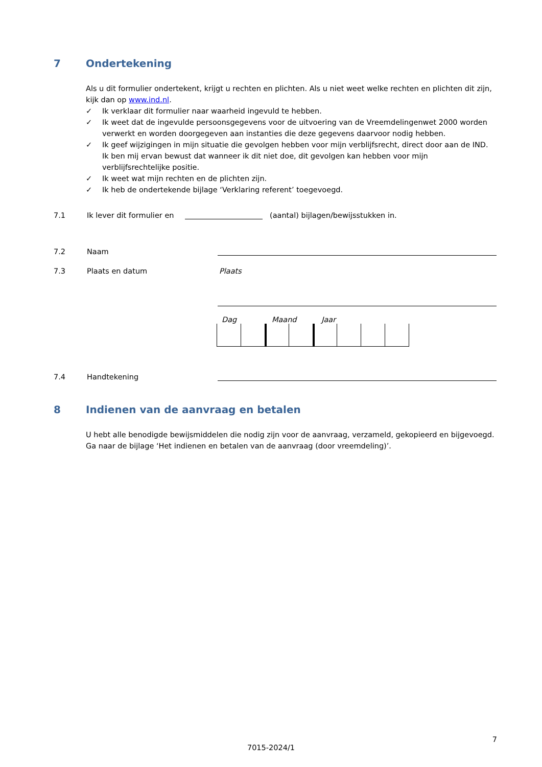7 Ondertekening
Als u dit formulier ondertekent, krijgt u rechten en plichten. Als u niet weet welke rechten en plichten dit zijn, kijk dan op www.ind.nl.
✓ Ik verklaar dit formulier naar waarheid ingevuld te hebben.
✓ Ik weet dat de ingevulde persoonsgegevens voor de uitvoering van de Vreemdelingenwet 2000 worden verwerkt en worden doorgegeven aan instanties die deze gegevens daarvoor nodig hebben.
✓ Ik geef wijzigingen in mijn situatie die gevolgen hebben voor mijn verblijfsrecht, direct door aan de IND. Ik ben mij ervan bewust dat wanneer ik dit niet doe, dit gevolgen kan hebben voor mijn verblijfsrechtelijke positie.
✓ Ik weet wat mijn rechten en de plichten zijn.
✓ Ik heb de ondertekende bijlage ‘Verklaring referent’ toegevoegd.
7.1 Ik lever dit formulier en (aantal) bijlagen/bewijsstukken in.
7.2 Naam
7.3 Plaats en datum Plaats
Dag Maand Jaar
7.4 Handtekening
8 Indienen van de aanvraag en betalen
U hebt alle benodigde bewijsmiddelen die nodig zijn voor de aanvraag, verzameld, gekopieerd en bijgevoegd. Ga naar de bijlage ‘Het indienen en betalen van de aanvraag (door vreemdeling)’.
7
7015-2024/1